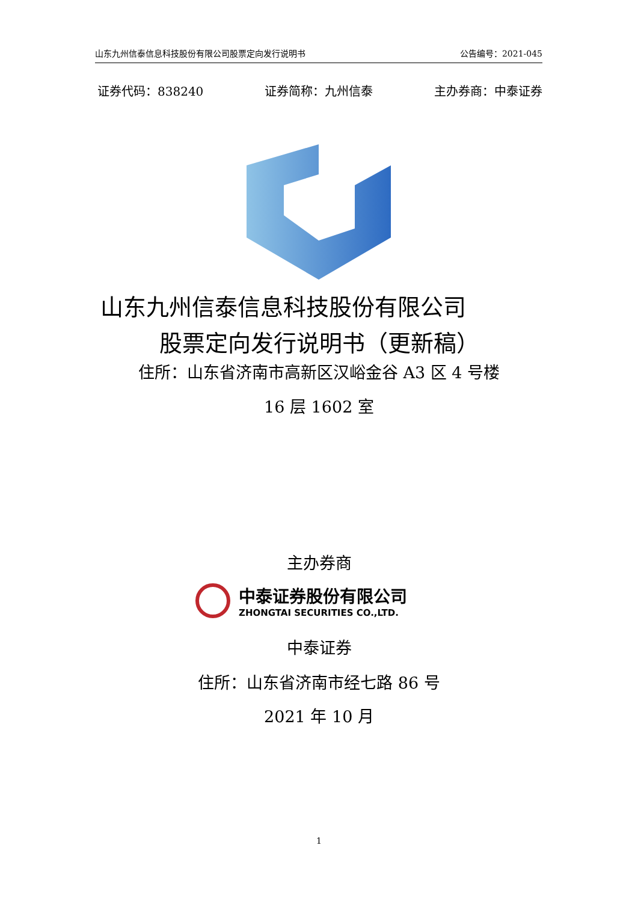山东九州信泰信息科技股份有限公司股票定向发行说明书 公告编号：2021-045
证券代码：838240 证券简称：九州信泰 主办券商：中泰证券
山东九州信泰信息科技股份有限公司
股票定向发行说明书（更新稿）
住所：山东省济南市高新区汉峪金谷 A3 区 4 号楼
16 层 1602 室
主办券商
中泰证券股份有限公司
ZHONGTAI SECURITIES CO.,LTD.
中泰证券
住所：山东省济南市经七路 86 号
2021 年 10 月
1